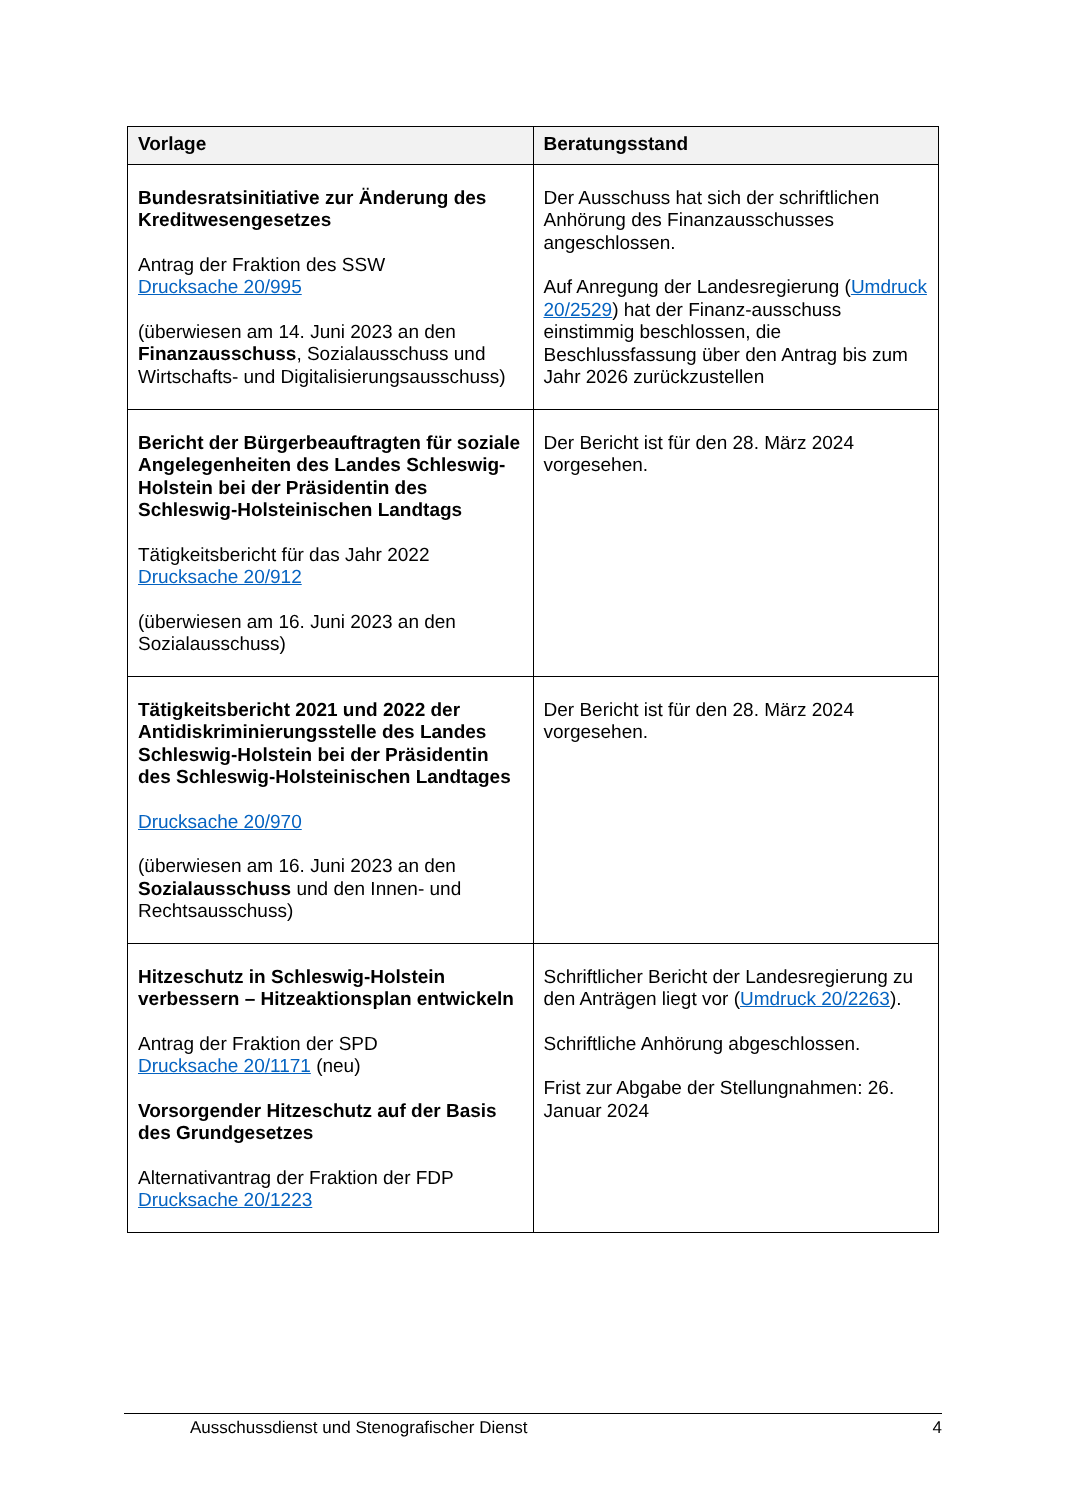| Vorlage | Beratungsstand |
| --- | --- |
| Bundesratsinitiative zur Änderung des Kreditwesengesetzes Antrag der Fraktion des SSW Drucksache 20/995 (überwiesen am 14. Juni 2023 an den Finanzausschuss , Sozialausschuss und Wirtschafts- und Digitalisierungsausschuss) | Der Ausschuss hat sich der schriftlichen Anhörung des Finanzausschusses angeschlossen. Auf Anregung der Landesregierung ( Umdruck 20/2529 ) hat der Finanz-ausschuss einstimmig beschlossen, die Beschlussfassung über den Antrag bis zum Jahr 2026 zurückzustellen |
| Bericht der Bürgerbeauftragten für soziale Angelegenheiten des Landes Schleswig-Holstein bei der Präsidentin des Schleswig-Holsteinischen Landtags Tätigkeitsbericht für das Jahr 2022 Drucksache 20/912 (überwiesen am 16. Juni 2023 an den Sozialausschuss) | Der Bericht ist für den 28. März 2024 vorgesehen. |
| Tätigkeitsbericht 2021 und 2022 der Antidiskriminierungsstelle des Landes Schleswig-Holstein bei der Präsidentin des Schleswig-Holsteinischen Landtages Drucksache 20/970 (überwiesen am 16. Juni 2023 an den Sozialausschuss und den Innen- und Rechtsausschuss) | Der Bericht ist für den 28. März 2024 vorgesehen. |
| Hitzeschutz in Schleswig-Holstein verbessern – Hitzeaktionsplan entwickeln Antrag der Fraktion der SPD Drucksache 20/1171 (neu) Vorsorgender Hitzeschutz auf der Basis des Grundgesetzes Alternativantrag der Fraktion der FDP Drucksache 20/1223 | Schriftlicher Bericht der Landesregierung zu den Anträgen liegt vor ( Umdruck 20/2263 ). Schriftliche Anhörung abgeschlossen. Frist zur Abgabe der Stellungnahmen: 26. Januar 2024 |
Ausschussdienst und Stenografischer Dienst 4